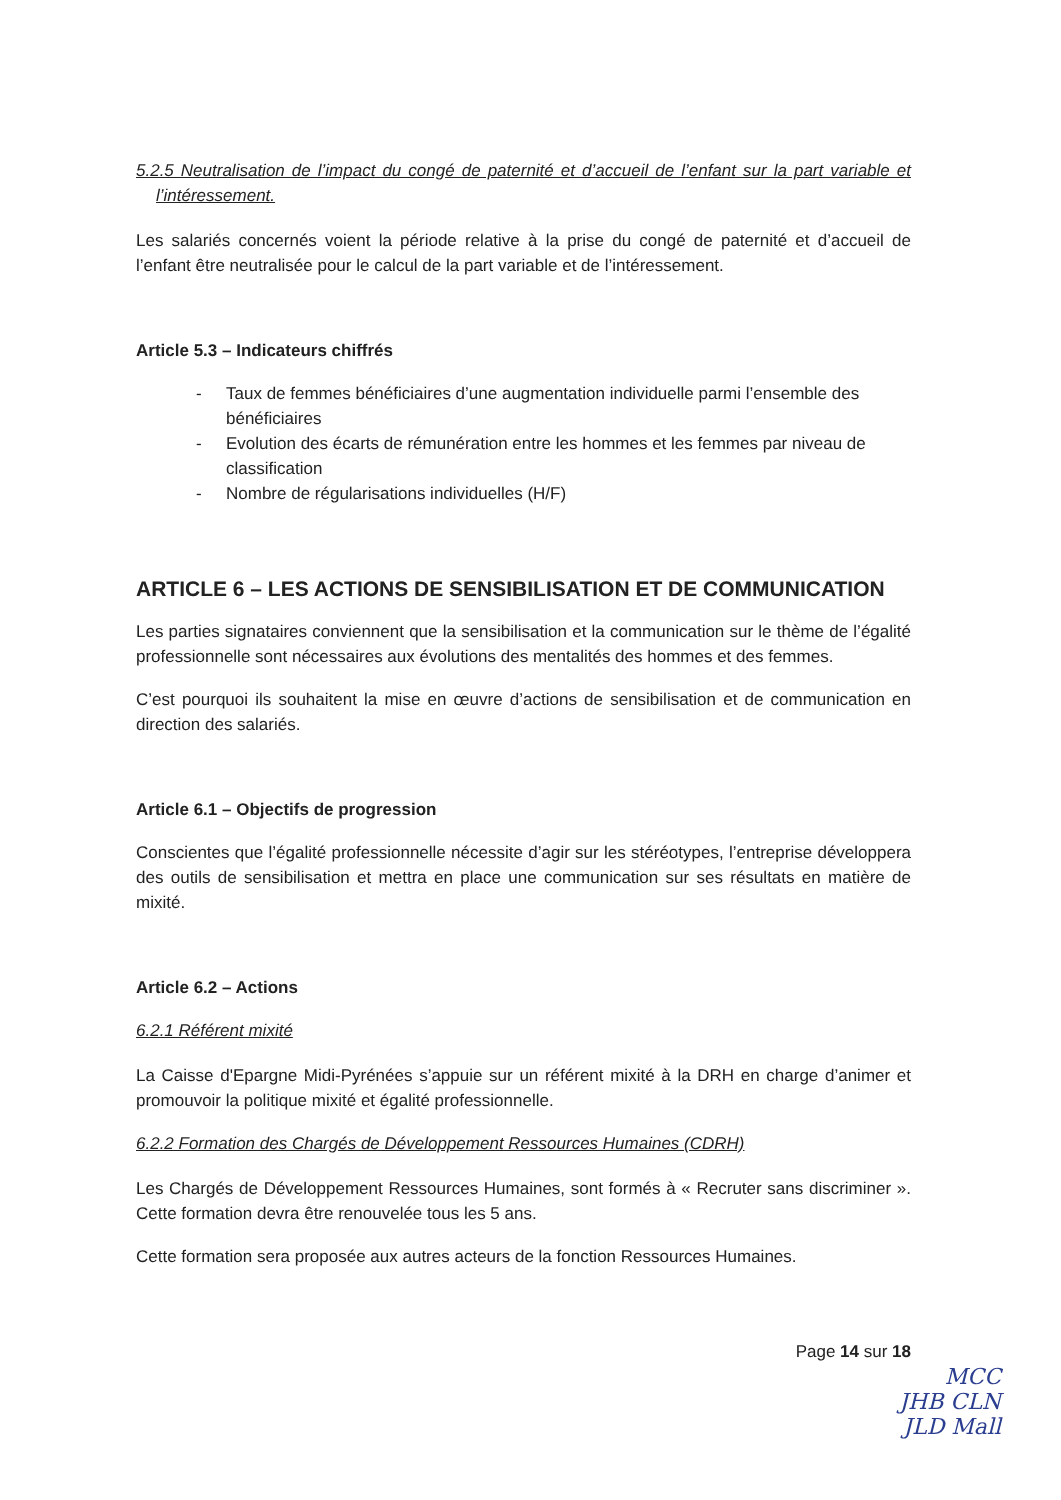5.2.5 Neutralisation de l’impact du congé de paternité et d’accueil de l’enfant sur la part variable et l’intéressement.
Les salariés concernés voient la période relative à la prise du congé de paternité et d’accueil de l’enfant être neutralisée pour le calcul de la part variable et de l’intéressement.
Article 5.3 – Indicateurs chiffrés
- Taux de femmes bénéficiaires d’une augmentation individuelle parmi l’ensemble des bénéficiaires
- Evolution des écarts de rémunération entre les hommes et les femmes par niveau de classification
- Nombre de régularisations individuelles (H/F)
ARTICLE 6 – LES ACTIONS DE SENSIBILISATION ET DE COMMUNICATION
Les parties signataires conviennent que la sensibilisation et la communication sur le thème de l’égalité professionnelle sont nécessaires aux évolutions des mentalités des hommes et des femmes.
C’est pourquoi ils souhaitent la mise en œuvre d’actions de sensibilisation et de communication en direction des salariés.
Article 6.1 – Objectifs de progression
Conscientes que l’égalité professionnelle nécessite d’agir sur les stéréotypes, l’entreprise développera des outils de sensibilisation et mettra en place une communication sur ses résultats en matière de mixité.
Article 6.2 – Actions
6.2.1 Référent mixité
La Caisse d'Epargne Midi-Pyrénées s’appuie sur un référent mixité à la DRH en charge d’animer et promouvoir la politique mixité et égalité professionnelle.
6.2.2 Formation des Chargés de Développement Ressources Humaines (CDRH)
Les Chargés de Développement Ressources Humaines, sont formés à « Recruter sans discriminer ». Cette formation devra être renouvelée tous les 5 ans.
Cette formation sera proposée aux autres acteurs de la fonction Ressources Humaines.
Page 14 sur 18
MCC
JHB CLN
JLD Mall